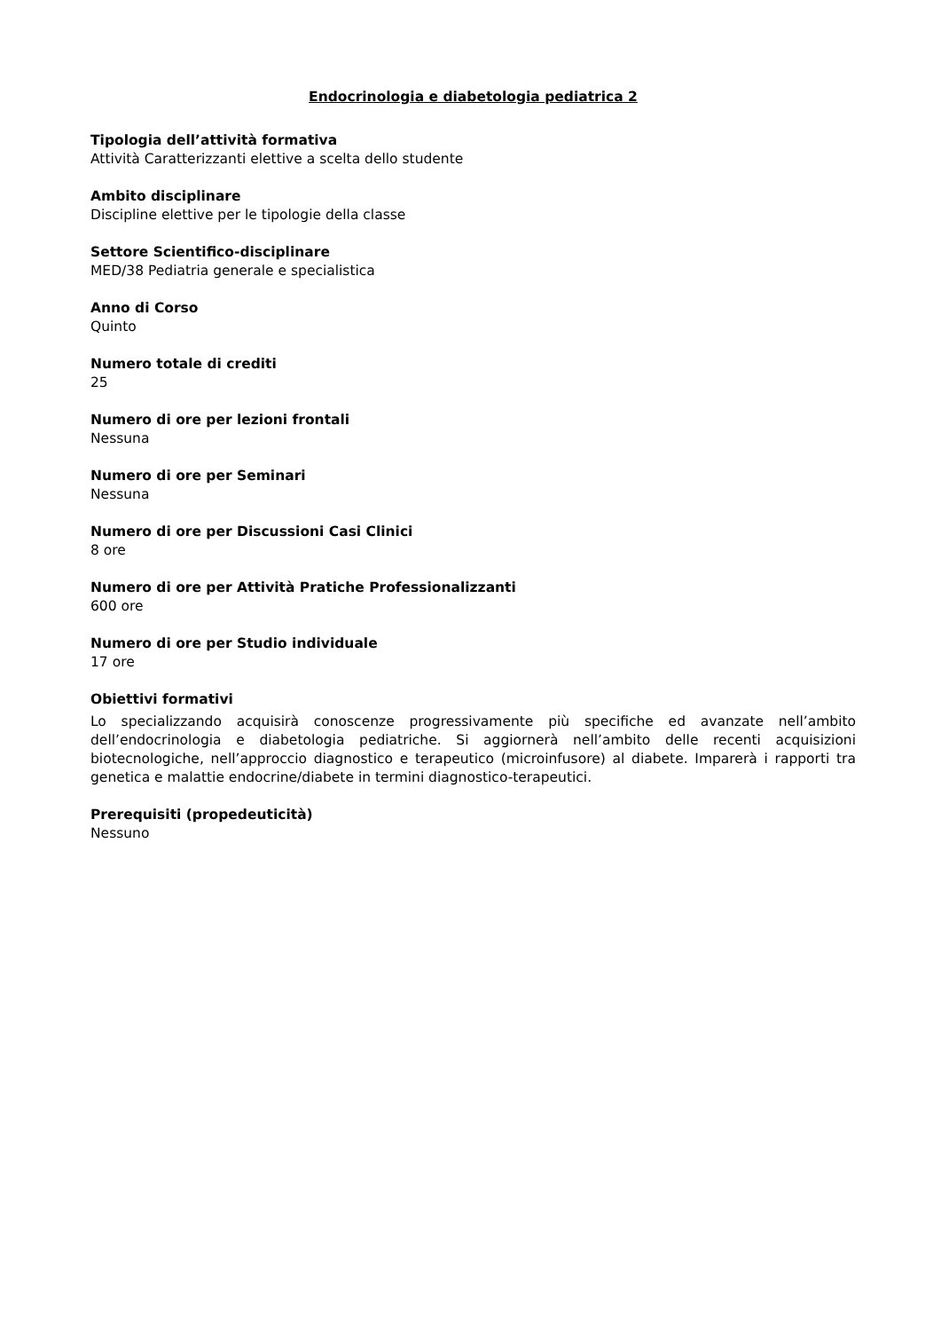Endocrinologia e diabetologia pediatrica 2
Tipologia dell’attività formativa
Attività Caratterizzanti elettive a scelta dello studente
Ambito disciplinare
Discipline elettive per le tipologie della classe
Settore Scientifico-disciplinare
MED/38 Pediatria generale e specialistica
Anno di Corso
Quinto
Numero totale di crediti
25
Numero di ore per lezioni frontali
Nessuna
Numero di ore per Seminari
Nessuna
Numero di ore per Discussioni Casi Clinici
8 ore
Numero di ore per Attività Pratiche Professionalizzanti
600 ore
Numero di ore per Studio individuale
17 ore
Obiettivi formativi
Lo specializzando acquisirà conoscenze progressivamente più specifiche ed avanzate nell’ambito dell’endocrinologia e diabetologia pediatriche. Si aggiornerà nell’ambito delle recenti acquisizioni biotecnologiche, nell’approccio diagnostico e terapeutico (microinfusore) al diabete. Imparerà i rapporti tra genetica e malattie endocrine/diabete in termini diagnostico-terapeutici.
Prerequisiti (propedeuticità)
Nessuno